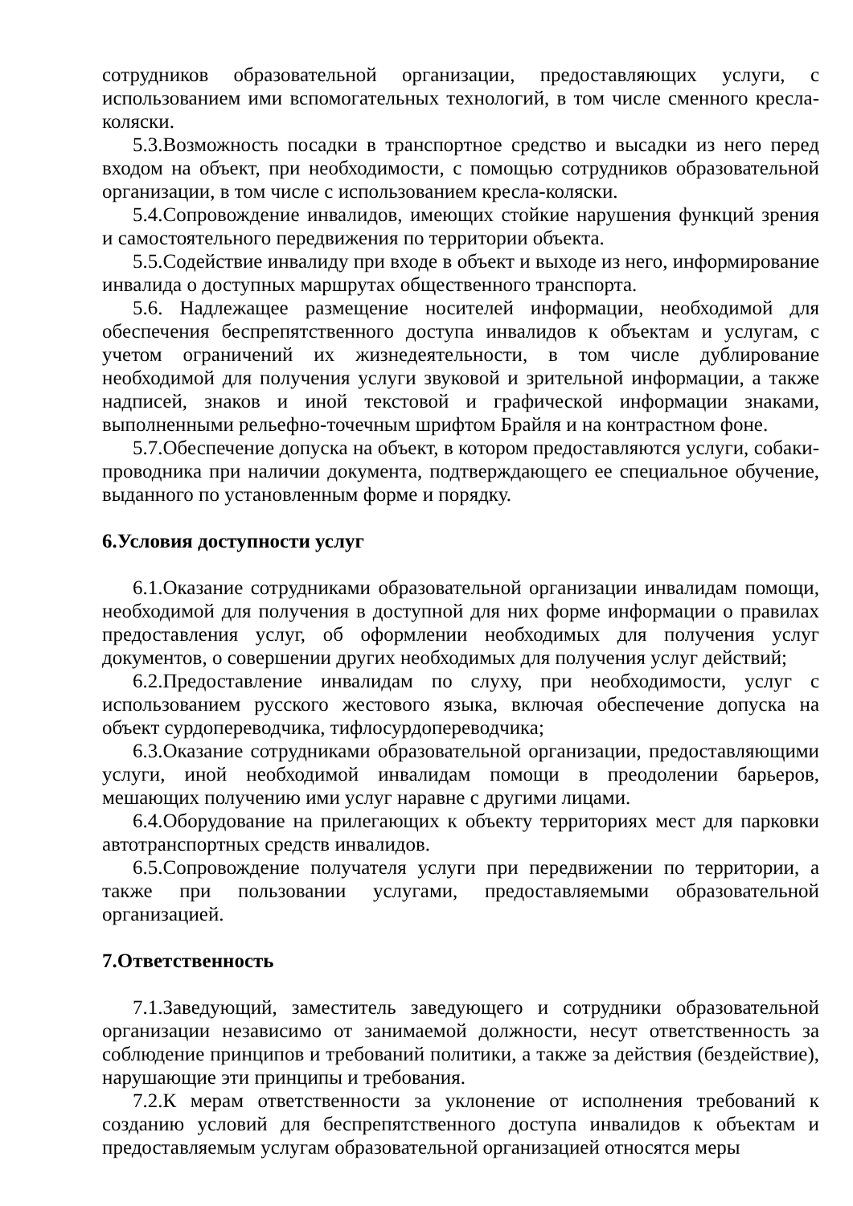сотрудников образовательной организации, предоставляющих услуги, с использованием ими вспомогательных технологий, в том числе сменного кресла-коляски.
5.3.Возможность посадки в транспортное средство и высадки из него перед входом на объект, при необходимости, с помощью сотрудников образовательной организации, в том числе с использованием кресла-коляски.
5.4.Сопровождение инвалидов, имеющих стойкие нарушения функций зрения и самостоятельного передвижения по территории объекта.
5.5.Содействие инвалиду при входе в объект и выходе из него, информирование инвалида о доступных маршрутах общественного транспорта.
5.6. Надлежащее размещение носителей информации, необходимой для обеспечения беспрепятственного доступа инвалидов к объектам и услугам, с учетом ограничений их жизнедеятельности, в том числе дублирование необходимой для получения услуги звуковой и зрительной информации, а также надписей, знаков и иной текстовой и графической информации знаками, выполненными рельефно-точечным шрифтом Брайля и на контрастном фоне.
5.7.Обеспечение допуска на объект, в котором предоставляются услуги, собаки-проводника при наличии документа, подтверждающего ее специальное обучение, выданного по установленным форме и порядку.
6.Условия доступности услуг
6.1.Оказание сотрудниками образовательной организации инвалидам помощи, необходимой для получения в доступной для них форме информации о правилах предоставления услуг, об оформлении необходимых для получения услуг документов, о совершении других необходимых для получения услуг действий;
6.2.Предоставление инвалидам по слуху, при необходимости, услуг с использованием русского жестового языка, включая обеспечение допуска на объект сурдопереводчика, тифлосурдопереводчика;
6.3.Оказание сотрудниками образовательной организации, предоставляющими услуги, иной необходимой инвалидам помощи в преодолении барьеров, мешающих получению ими услуг наравне с другими лицами.
6.4.Оборудование на прилегающих к объекту территориях мест для парковки автотранспортных средств инвалидов.
6.5.Сопровождение получателя услуги при передвижении по территории, а также при пользовании услугами, предоставляемыми образовательной организацией.
7.Ответственность
7.1.Заведующий, заместитель заведующего и сотрудники образовательной организации независимо от занимаемой должности, несут ответственность за соблюдение принципов и требований политики, а также за действия (бездействие), нарушающие эти принципы и требования.
7.2.К мерам ответственности за уклонение от исполнения требований к созданию условий для беспрепятственного доступа инвалидов к объектам и предоставляемым услугам образовательной организацией относятся меры